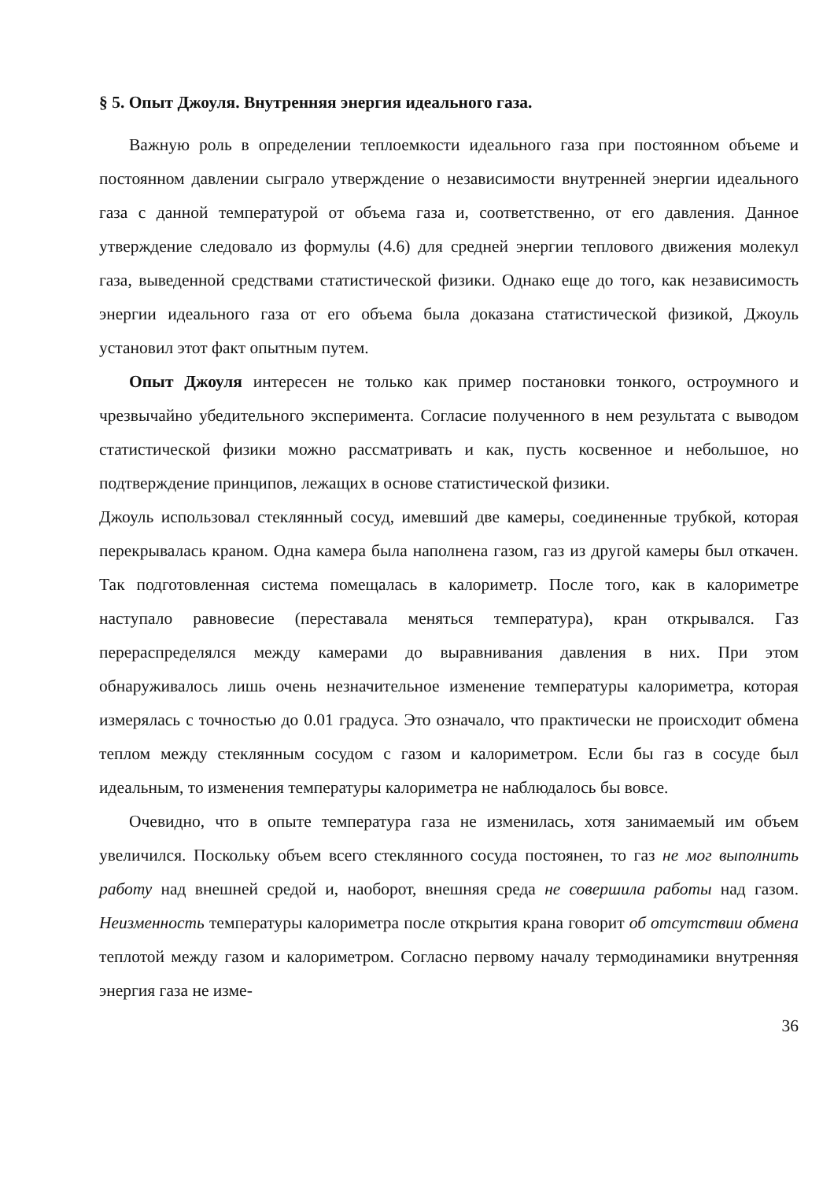§ 5. Опыт Джоуля. Внутренняя энергия идеального газа.
Важную роль в определении теплоемкости идеального газа при постоянном объеме и постоянном давлении сыграло утверждение о независимости внутренней энергии идеального газа с данной температурой от объема газа и, соответственно, от его давления. Данное утверждение следовало из формулы (4.6) для средней энергии теплового движения молекул газа, выведенной средствами статистической физики. Однако еще до того, как независимость энергии идеального газа от его объема была доказана статистической физикой, Джоуль установил этот факт опытным путем.
Опыт Джоуля интересен не только как пример постановки тонкого, остроумного и чрезвычайно убедительного эксперимента. Согласие полученного в нем результата с выводом статистической физики можно рассматривать и как, пусть косвенное и небольшое, но подтверждение принципов, лежащих в основе статистической физики.
Джоуль использовал стеклянный сосуд, имевший две камеры, соединенные трубкой, которая перекрывалась краном. Одна камера была наполнена газом, газ из другой камеры был откачен. Так подготовленная система помещалась в калориметр. После того, как в калориметре наступало равновесие (переставала меняться температура), кран открывался. Газ перераспределялся между камерами до выравнивания давления в них. При этом обнаруживалось лишь очень незначительное изменение температуры калориметра, которая измерялась с точностью до 0.01 градуса. Это означало, что практически не происходит обмена теплом между стеклянным сосудом с газом и калориметром. Если бы газ в сосуде был идеальным, то изменения температуры калориметра не наблюдалось бы вовсе.
Очевидно, что в опыте температура газа не изменилась, хотя занимаемый им объем увеличился. Поскольку объем всего стеклянного сосуда постоянен, то газ не мог выполнить работу над внешней средой и, наоборот, внешняя среда не совершила работы над газом. Неизменность температуры калориметра после открытия крана говорит об отсутствии обмена теплотой между газом и калориметром. Согласно первому началу термодинамики внутренняя энергия газа не изме-
36